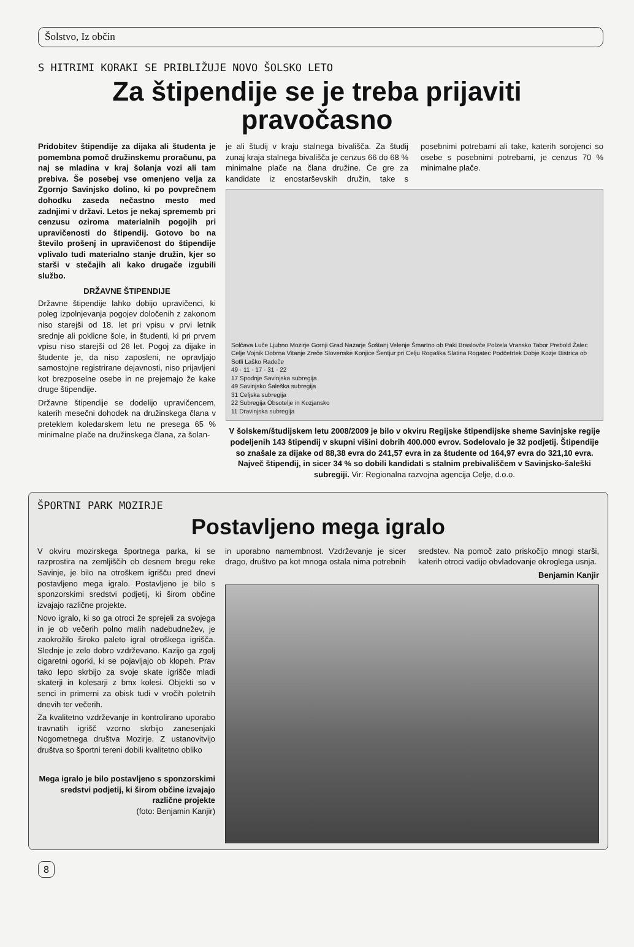Šolstvo, Iz občin
S HITRIMI KORAKI SE PRIBLIŽUJE NOVO ŠOLSKO LETO
Za štipendije se je treba prijaviti
pravočasno
Pridobitev štipendije za dijaka ali študenta je pomembna pomoč družinskemu proračunu, pa naj se mladina v kraj šolanja vozi ali tam prebiva. Še posebej vse omenjeno velja za Zgornjo Savinjsko dolino, ki po povprečnem dohodku zaseda nečastno mesto med zadnjimi v državi. Letos je nekaj sprememb pri cenzusu oziroma materialnih pogojih pri upravičenosti do štipendij. Gotovo bo na število prošenj in upravičenost do štipendije vplivalo tudi materialno stanje družin, kjer so starši v stečajih ali kako drugače izgubili službo.
DRŽAVNE ŠTIPENDIJE
Državne štipendije lahko dobijo upravičenci, ki poleg izpolnjevanja pogojev določenih z zakonom niso starejši od 18. let pri vpisu v prvi letnik srednje ali poklicne šole, in študenti, ki pri prvem vpisu niso starejši od 26 let. Pogoj za dijake in študente je, da niso zaposleni, ne opravljajo samostojne registrirane dejavnosti, niso prijavljeni kot brezposelne osebe in ne prejemajo že kake druge štipendije.
Državne štipendije se dodelijo upravičencem, katerih mesečni dohodek na družinskega člana v preteklem koledarskem letu ne presega 65 % minimalne plače na družinskega člana, za šolan-
je ali študij v kraju stalnega bivališča. Za študij zunaj kraja stalnega bivališča je cenzus 66 do 68 % minimalne plače na člana družine. Če gre za kandidate iz enostarševskih družin, take s posebnimi potrebami ali take, katerih sorojenci so osebe s posebnimi potrebami, je cenzus 70 % minimalne plače.
Solčava Luče Ljubno Mozirje Gornji Grad Nazarje Šoštanj Velenje Šmartno ob Paki Braslovče Polzela Vransko Tabor Prebold Žalec Celje Vojnik Dobrna Vitanje Zreče Slovenske Konjice Šentjur pri Celju Rogaška Slatina Rogatec Podčetrtek Dobje Kozje Bistrica ob Sotli Laško Radeče
49 · 11 · 17 · 31 · 22
17 Spodnje Savinjska subregija
49 Savinjsko Šaleška subregija
31 Celjska subregija
22 Subregija Obsotelje in Kozjansko
11 Dravinjska subregija
V šolskem/študijskem letu 2008/2009 je bilo v okviru Regijske štipendijske sheme Savinjske regije podeljenih 143 štipendij v skupni višini dobrih 400.000 evrov. Sodelovalo je 32 podjetij. Štipendije so znašale za dijake od 88,38 evra do 241,57 evra in za študente od 164,97 evra do 321,10 evra. Največ štipendij, in sicer 34 % so dobili kandidati s stalnim prebivališčem v Savinjsko-šaleški subregiji. Vir: Regionalna razvojna agencija Celje, d.o.o.
ŠPORTNI PARK MOZIRJE
Postavljeno mega igralo
V okviru mozirskega športnega parka, ki se razprostira na zemljiščih ob desnem bregu reke Savinje, je bilo na otroškem igrišču pred dnevi postavljeno mega igralo. Postavljeno je bilo s sponzorskimi sredstvi podjetij, ki širom občine izvajajo različne projekte.
Novo igralo, ki so ga otroci že sprejeli za svojega in je ob večerih polno malih nadebudnežev, je zaokrožilo široko paleto igral otroškega igrišča. Slednje je zelo dobro vzdrževano. Kazijo ga zgolj cigaretni ogorki, ki se pojavljajo ob klopeh. Prav tako lepo skrbijo za svoje skate igrišče mladi skaterji in kolesarji z bmx kolesi. Objekti so v senci in primerni za obisk tudi v vročih poletnih dnevih ter večerih.
Za kvalitetno vzdrževanje in kontrolirano uporabo travnatih igrišč vzorno skrbijo zanesenjaki Nogometnega društva Mozirje. Z ustanovitvijo društva so športni tereni dobili kvalitetno obliko
Mega igralo je bilo postavljeno s sponzorskimi sredstvi podjetij, ki širom občine izvajajo različne projekte
(foto: Benjamin Kanjir)
in uporabno namembnost. Vzdrževanje je sicer drago, društvo pa kot mnoga ostala nima potrebnih sredstev. Na pomoč zato priskočijo mnogi starši, katerih otroci vadijo obvladovanje okroglega usnja.
Benjamin Kanjir
8